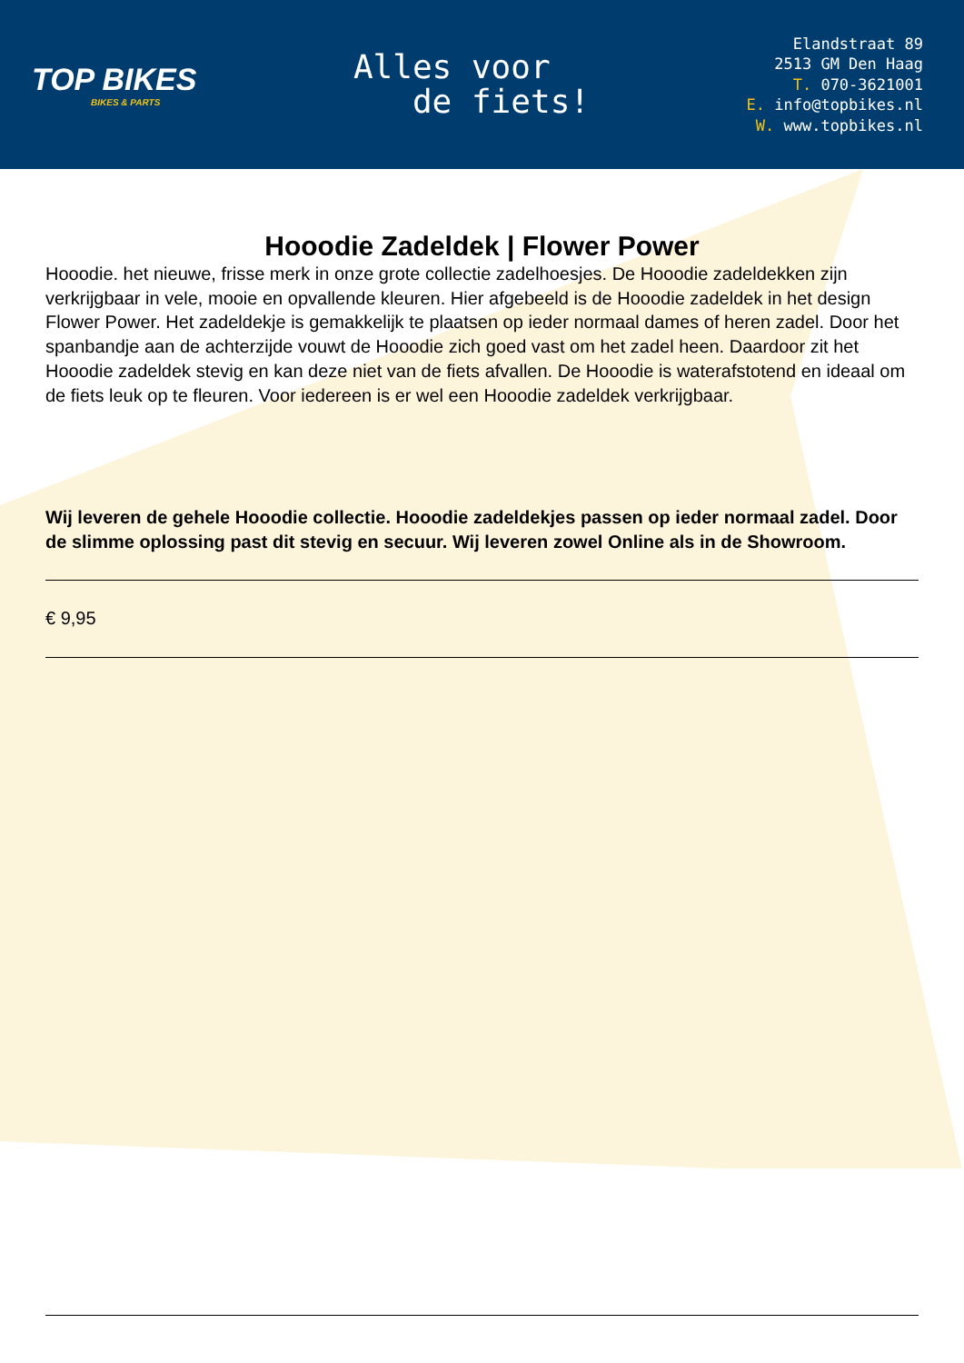TOP BIKES
BIKES & PARTS
Alles voor
de fiets!
Elandstraat 89
2513 GM Den Haag
T. 070-3621001
E. info@topbikes.nl
W. www.topbikes.nl
Hooodie Zadeldek | Flower Power
Hooodie. het nieuwe, frisse merk in onze grote collectie zadelhoesjes. De Hooodie zadeldekken zijn verkrijgbaar in vele, mooie en opvallende kleuren. Hier afgebeeld is de Hooodie zadeldek in het design Flower Power. Het zadeldekje is gemakkelijk te plaatsen op ieder normaal dames of heren zadel. Door het spanbandje aan de achterzijde vouwt de Hooodie zich goed vast om het zadel heen. Daardoor zit het Hooodie zadeldek stevig en kan deze niet van de fiets afvallen. De Hooodie is waterafstotend en ideaal om de fiets leuk op te fleuren. Voor iedereen is er wel een Hooodie zadeldek verkrijgbaar.
Wij leveren de gehele Hooodie collectie. Hooodie zadeldekjes passen op ieder normaal zadel. Door de slimme oplossing past dit stevig en secuur. Wij leveren zowel Online als in de Showroom.
€ 9,95